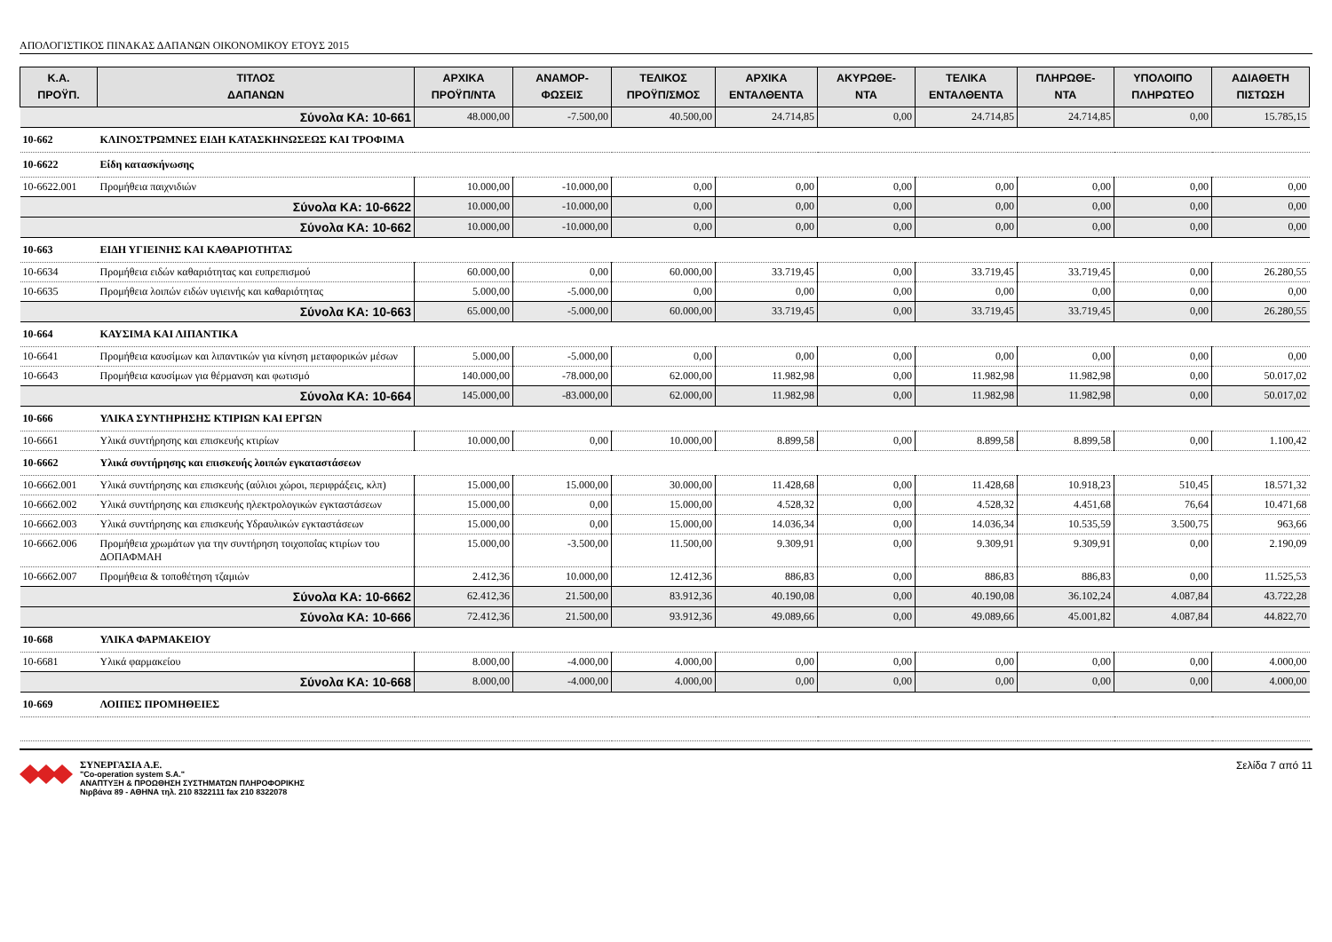ΑΠΟΛΟΓΙΣΤΙΚΟΣ ΠΙΝΑΚΑΣ ΔΑΠΑΝΩΝ ΟΙΚΟΝΟΜΙΚΟΥ ΕΤΟΥΣ 2015
| Κ.Α. ΠΡΟΫΠ. | ΤΙΤΛΟΣ ΔΑΠΑΝΩΝ | ΑΡΧΙΚΑ ΠΡΟΫΠ/ΝΤΑ | ΑΝΑΜΟΡ- ΦΩΣΕΙΣ | ΤΕΛΙΚΟΣ ΠΡΟΫΠ/ΣΜΟΣ | ΑΡΧΙΚΑ ΕΝΤΑΛΘΕΝΤΑ | ΑΚΥΡΩΘΕ- ΝΤΑ | ΤΕΛΙΚΑ ΕΝΤΑΛΘΕΝΤΑ | ΠΛΗΡΩΘΕ- ΝΤΑ | ΥΠΟΛΟΙΠΟ ΠΛΗΡΩΤΕΟ | ΑΔΙΑΘΕΤΗ ΠΙΣΤΩΣΗ |
| --- | --- | --- | --- | --- | --- | --- | --- | --- | --- | --- |
| Σύνολα ΚΑ: 10-661 | | 48.000,00 | -7.500,00 | 40.500,00 | 24.714,85 | 0,00 | 24.714,85 | 24.714,85 | 0,00 | 15.785,15 |
| 10-662 | ΚΛΙΝΟΣΤΡΩΜΝΕΣ ΕΙΔΗ ΚΑΤΑΣΚΗΝΩΣΕΩΣ ΚΑΙ ΤΡΟΦΙΜΑ | | | | | | | | | |
| 10-6622 | Είδη κατασκήνωσης | | | | | | | | | |
| 10-6622.001 | Προμήθεια παιχνιδιών | 10.000,00 | -10.000,00 | 0,00 | 0,00 | 0,00 | 0,00 | 0,00 | 0,00 | 0,00 |
| Σύνολα ΚΑ: 10-6622 | | 10.000,00 | -10.000,00 | 0,00 | 0,00 | 0,00 | 0,00 | 0,00 | 0,00 | 0,00 |
| Σύνολα ΚΑ: 10-662 | | 10.000,00 | -10.000,00 | 0,00 | 0,00 | 0,00 | 0,00 | 0,00 | 0,00 | 0,00 |
| 10-663 | ΕΙΔΗ ΥΓΙΕΙΝΗΣ ΚΑΙ ΚΑΘΑΡΙΟΤΗΤΑΣ | | | | | | | | | |
| 10-6634 | Προμήθεια ειδών καθαριότητας και ευπρεπισμού | 60.000,00 | 0,00 | 60.000,00 | 33.719,45 | 0,00 | 33.719,45 | 33.719,45 | 0,00 | 26.280,55 |
| 10-6635 | Προμήθεια λοιπών ειδών υγιεινής και καθαριότητας | 5.000,00 | -5.000,00 | 0,00 | 0,00 | 0,00 | 0,00 | 0,00 | 0,00 | 0,00 |
| Σύνολα ΚΑ: 10-663 | | 65.000,00 | -5.000,00 | 60.000,00 | 33.719,45 | 0,00 | 33.719,45 | 33.719,45 | 0,00 | 26.280,55 |
| 10-664 | ΚΑΥΣΙΜΑ ΚΑΙ ΛΙΠΑΝΤΙΚΑ | | | | | | | | | |
| 10-6641 | Προμήθεια καυσίμων και λιπαντικών για κίνηση μεταφορικών μέσων | 5.000,00 | -5.000,00 | 0,00 | 0,00 | 0,00 | 0,00 | 0,00 | 0,00 | 0,00 |
| 10-6643 | Προμήθεια καυσίμων για θέρμανση και φωτισμό | 140.000,00 | -78.000,00 | 62.000,00 | 11.982,98 | 0,00 | 11.982,98 | 11.982,98 | 0,00 | 50.017,02 |
| Σύνολα ΚΑ: 10-664 | | 145.000,00 | -83.000,00 | 62.000,00 | 11.982,98 | 0,00 | 11.982,98 | 11.982,98 | 0,00 | 50.017,02 |
| 10-666 | ΥΛΙΚΑ ΣΥΝΤΗΡΗΣΗΣ ΚΤΙΡΙΩΝ ΚΑΙ ΕΡΓΩΝ | | | | | | | | | |
| 10-6661 | Υλικά συντήρησης και επισκευής κτιρίων | 10.000,00 | 0,00 | 10.000,00 | 8.899,58 | 0,00 | 8.899,58 | 8.899,58 | 0,00 | 1.100,42 |
| 10-6662 | Υλικά συντήρησης και επισκευής λοιπών εγκαταστάσεων | | | | | | | | | |
| 10-6662.001 | Υλικά συντήρησης και επισκευής (αύλιοι χώροι, περιφράξεις, κλπ) | 15.000,00 | 15.000,00 | 30.000,00 | 11.428,68 | 0,00 | 11.428,68 | 10.918,23 | 510,45 | 18.571,32 |
| 10-6662.002 | Υλικά συντήρησης και επισκευής ηλεκτρολογικών εγκταστάσεων | 15.000,00 | 0,00 | 15.000,00 | 4.528,32 | 0,00 | 4.528,32 | 4.451,68 | 76,64 | 10.471,68 |
| 10-6662.003 | Υλικά συντήρησης και επισκευής Υδραυλικών εγκταστάσεων | 15.000,00 | 0,00 | 15.000,00 | 14.036,34 | 0,00 | 14.036,34 | 10.535,59 | 3.500,75 | 963,66 |
| 10-6662.006 | Προμήθεια χρωμάτων για την συντήρηση τοιχοποΐας κτιρίων του ΔΟΠΑΦΜΑΗ | 15.000,00 | -3.500,00 | 11.500,00 | 9.309,91 | 0,00 | 9.309,91 | 9.309,91 | 0,00 | 2.190,09 |
| 10-6662.007 | Προμήθεια & τοποθέτηση τζαμιών | 2.412,36 | 10.000,00 | 12.412,36 | 886,83 | 0,00 | 886,83 | 886,83 | 0,00 | 11.525,53 |
| Σύνολα ΚΑ: 10-6662 | | 62.412,36 | 21.500,00 | 83.912,36 | 40.190,08 | 0,00 | 40.190,08 | 36.102,24 | 4.087,84 | 43.722,28 |
| Σύνολα ΚΑ: 10-666 | | 72.412,36 | 21.500,00 | 93.912,36 | 49.089,66 | 0,00 | 49.089,66 | 45.001,82 | 4.087,84 | 44.822,70 |
| 10-668 | ΥΛΙΚΑ ΦΑΡΜΑΚΕΙΟΥ | | | | | | | | | |
| 10-6681 | Υλικά φαρμακείου | 8.000,00 | -4.000,00 | 4.000,00 | 0,00 | 0,00 | 0,00 | 0,00 | 0,00 | 4.000,00 |
| Σύνολα ΚΑ: 10-668 | | 8.000,00 | -4.000,00 | 4.000,00 | 0,00 | 0,00 | 0,00 | 0,00 | 0,00 | 4.000,00 |
| 10-669 | ΛΟΙΠΕΣ ΠΡΟΜΗΘΕΙΕΣ | | | | | | | | | |
ΣΥΝΕΡΓΑΣΙΑ Α.Ε.
"Co-operation system S.A."
ΑΝΑΠΤΥΞΗ & ΠΡΟΩΘΗΣΗ ΣΥΣΤΗΜΑΤΩΝ ΠΛΗΡΟΦΟΡΙΚΗΣ
Νιρβάνα 89 - ΑΘΗΝΑ τηλ. 210 8322111 fax 210 8322078
Σελίδα 7 από 11